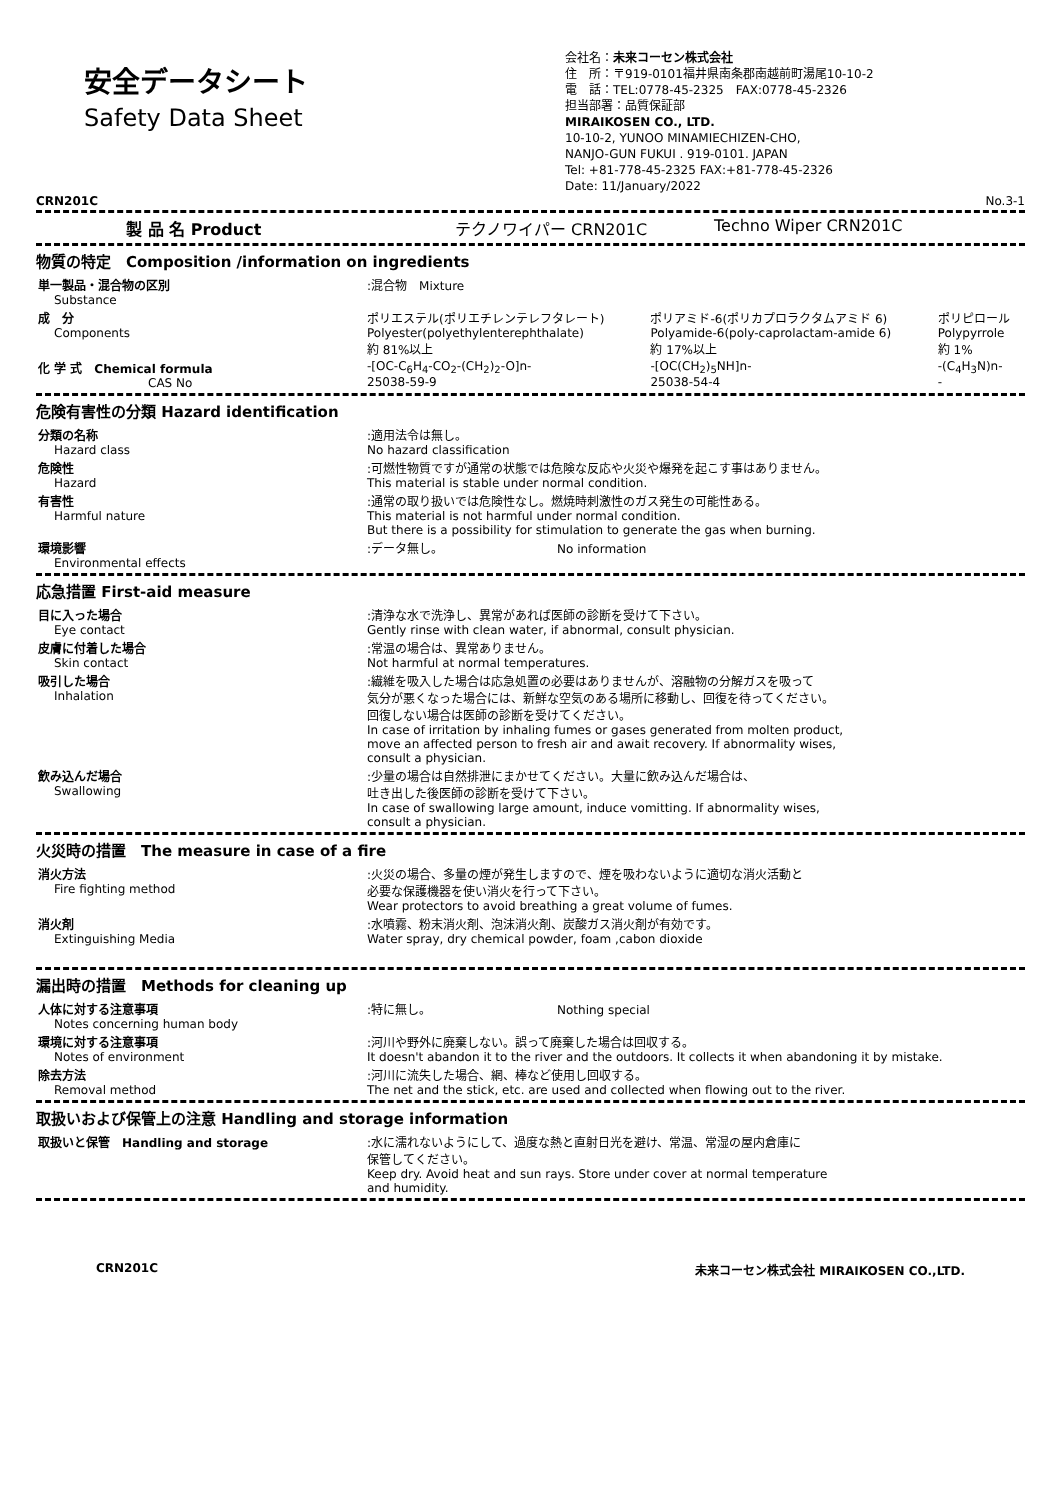安全データシート
Safety Data Sheet
会社名：未来コーセン株式会社
住　所：〒919-0101福井県南条郡南越前町湯尾10-10-2
電　話：TEL:0778-45-2325　FAX:0778-45-2326
担当部署：品質保証部
MIRAIKOSEN CO., LTD.
10-10-2, YUNOO MINAMIECHIZEN-CHO,
NANJO-GUN FUKUI . 919-0101. JAPAN
Tel: +81-778-45-2325 FAX:+81-778-45-2326
Date: 11/January/2022
CRN201C No.3-1
| 製 品 名 Product | テクノワイパー CRN201C | Techno Wiper CRN201C |
物質の特定　Composition /information on ingredients
| 単一製品・混合物の区別 Substance | :混合物 Mixture | | |
| 成 分 Components | ポリエステル(ポリエチレンテレフタレート) Polyester(polyethylenterephthalate) 約 81%以上 | ポリアミド-6(ポリカプロラクタムアミド 6) Polyamide-6(poly-caprolactam-amide 6) 約 17%以上 | ポリピロール Polypyrrole 約 1% |
| 化 学 式 Chemical formula CAS No | -[OC-C<sub>6</sub>H<sub>4</sub>-CO<sub>2</sub>-(CH<sub>2</sub>)<sub>2</sub>-O]n- 25038-59-9 | -[OC(CH<sub>2</sub>)<sub>5</sub>NH]n- 25038-54-4 | -(C<sub>4</sub>H<sub>3</sub>N)n- - |
危険有害性の分類 Hazard identification
| 分類の名称 Hazard class | :適用法令は無し。 No hazard classification |
| 危険性 Hazard | :可燃性物質ですが通常の状態では危険な反応や火災や爆発を起こす事はありません。 This material is stable under normal condition. |
| 有害性 Harmful nature | :通常の取り扱いでは危険性なし。燃焼時刺激性のガス発生の可能性ある。 This material is not harmful under normal condition. But there is a possibility for stimulation to generate the gas when burning. |
| 環境影響 Environmental effects | :データ無し。 No information |
応急措置 First-aid measure
| 目に入った場合 Eye contact | :清浄な水で洗浄し、異常があれば医師の診断を受けて下さい。 Gently rinse with clean water, if abnormal, consult physician. |
| 皮膚に付着した場合 Skin contact | :常温の場合は、異常ありません。 Not harmful at normal temperatures. |
| 吸引した場合 Inhalation | :繊維を吸入した場合は応急処置の必要はありませんが、溶融物の分解ガスを吸って 気分が悪くなった場合には、新鮮な空気のある場所に移動し、回復を待ってください。 回復しない場合は医師の診断を受けてください。 In case of irritation by inhaling fumes or gases generated from molten product, move an affected person to fresh air and await recovery. If abnormality wises, consult a physician. |
| 飲み込んだ場合 Swallowing | :少量の場合は自然排泄にまかせてください。大量に飲み込んだ場合は、 吐き出した後医師の診断を受けて下さい。 In case of swallowing large amount, induce vomitting. If abnormality wises, consult a physician. |
火災時の措置　The measure in case of a fire
| 消火方法 Fire fighting method | :火災の場合、多量の煙が発生しますので、煙を吸わないように適切な消火活動と 必要な保護機器を使い消火を行って下さい。 Wear protectors to avoid breathing a great volume of fumes. |
| 消火剤 Extinguishing Media | :水噴霧、粉末消火剤、泡沫消火剤、炭酸ガス消火剤が有効です。 Water spray, dry chemical powder, foam ,cabon dioxide |
漏出時の措置　Methods for cleaning up
| 人体に対する注意事項 Notes concerning human body | :特に無し。 Nothing special |
| 環境に対する注意事項 Notes of environment | :河川や野外に廃棄しない。誤って廃棄した場合は回収する。 It doesn't abandon it to the river and the outdoors. It collects it when abandoning it by mistake. |
| 除去方法 Removal method | :河川に流失した場合、網、棒など使用し回収する。 The net and the stick, etc. are used and collected when flowing out to the river. |
取扱いおよび保管上の注意 Handling and storage information
| 取扱いと保管 Handling and storage | :水に濡れないようにして、過度な熱と直射日光を避け、常温、常湿の屋内倉庫に 保管してください。 Keep dry. Avoid heat and sun rays. Store under cover at normal temperature and humidity. |
CRN201C 未来コーセン株式会社 MIRAIKOSEN CO.,LTD.